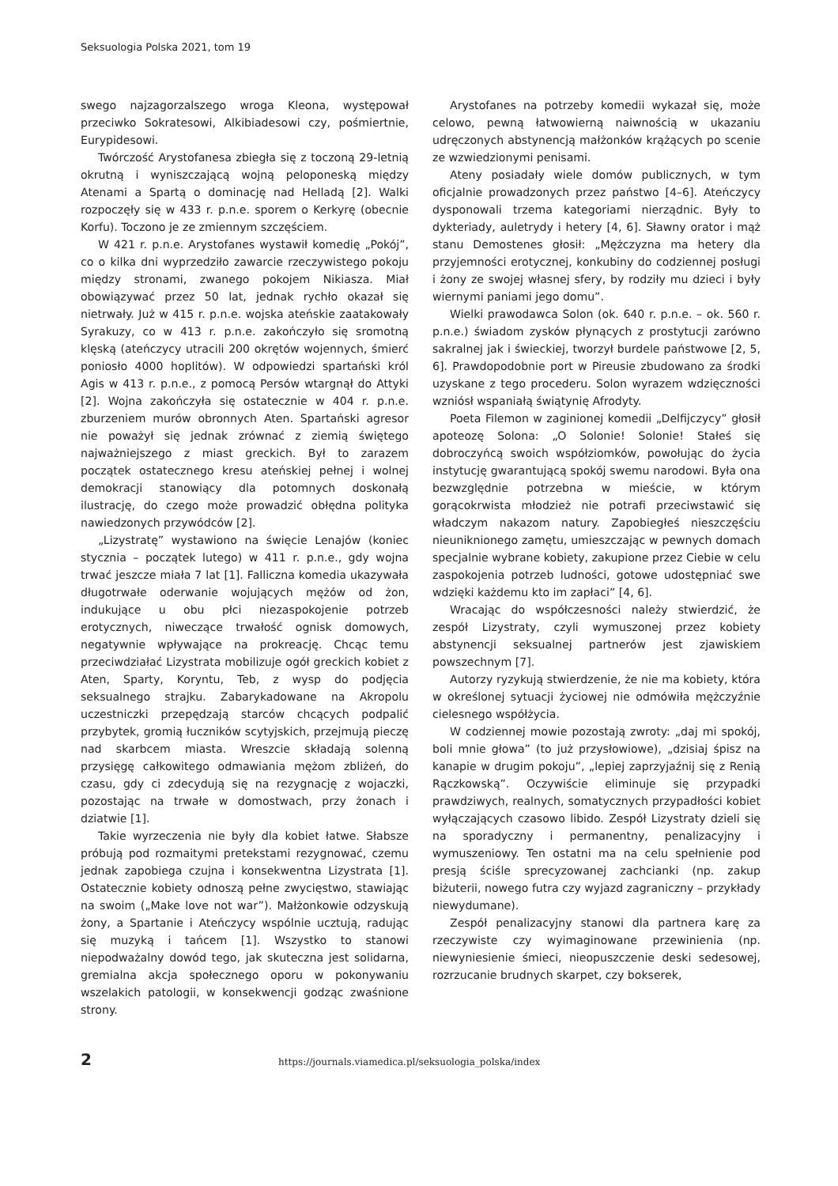Seksuologia Polska 2021, tom 19
swego najzagorzalszego wroga Kleona, występował przeciwko Sokratesowi, Alkibiadesowi czy, pośmiertnie, Eurypidesowi.
Twórczość Arystofanesa zbiegła się z toczoną 29-letnią okrutną i wyniszczającą wojną peloponeską między Atenami a Spartą o dominację nad Helladą [2]. Walki rozpoczęły się w 433 r. p.n.e. sporem o Kerkyrę (obecnie Korfu). Toczono je ze zmiennym szczęściem.
W 421 r. p.n.e. Arystofanes wystawił komedię „Pokój”, co o kilka dni wyprzedziło zawarcie rzeczywistego pokoju między stronami, zwanego pokojem Nikiasza. Miał obowiązywać przez 50 lat, jednak rychło okazał się nietrwały. Już w 415 r. p.n.e. wojska ateńskie zaatakowały Syrakuzy, co w 413 r. p.n.e. zakończyło się sromotną klęską (ateńczycy utracili 200 okrętów wojennych, śmierć poniosło 4000 hoplitów). W odpowiedzi spartański król Agis w 413 r. p.n.e., z pomocą Persów wtargnął do Attyki [2]. Wojna zakończyła się ostatecznie w 404 r. p.n.e. zburzeniem murów obronnych Aten. Spartański agresor nie poważył się jednak zrównać z ziemią świętego najważniejszego z miast greckich. Był to zarazem początek ostatecznego kresu ateńskiej pełnej i wolnej demokracji stanowiący dla potomnych doskonałą ilustrację, do czego może prowadzić obłędna polityka nawiedzonych przywódców [2].
„Lizystratę” wystawiono na święcie Lenajów (koniec stycznia – początek lutego) w 411 r. p.n.e., gdy wojna trwać jeszcze miała 7 lat [1]. Falliczna komedia ukazywała długotrwałe oderwanie wojujących mężów od żon, indukujące u obu płci niezaspokojenie potrzeb erotycznych, niweczące trwałość ognisk domowych, negatywnie wpływające na prokreację. Chcąc temu przeciwdziałać Lizystrata mobilizuje ogół greckich kobiet z Aten, Sparty, Koryntu, Teb, z wysp do podjęcia seksualnego strajku. Zabarykadowane na Akropolu uczestniczki przepędzają starców chcących podpalić przybytek, gromią łuczników scytyjskich, przejmują pieczę nad skarbcem miasta. Wreszcie składają solenną przysięgę całkowitego odmawiania mężom zbliżeń, do czasu, gdy ci zdecydują się na rezygnację z wojaczki, pozostając na trwałe w domostwach, przy żonach i dziatwie [1].
Takie wyrzeczenia nie były dla kobiet łatwe. Słabsze próbują pod rozmaitymi pretekstami rezygnować, czemu jednak zapobiega czujna i konsekwentna Lizystrata [1]. Ostatecznie kobiety odnoszą pełne zwycięstwo, stawiając na swoim („Make love not war”). Małżonkowie odzyskują żony, a Spartanie i Ateńczycy wspólnie ucztują, radując się muzyką i tańcem [1]. Wszystko to stanowi niepodważalny dowód tego, jak skuteczna jest solidarna, gremialna akcja społecznego oporu w pokonywaniu wszelakich patologii, w konsekwencji godząc zwaśnione strony.
Arystofanes na potrzeby komedii wykazał się, może celowo, pewną łatwowierną naiwnością w ukazaniu udręczonych abstynencją małżonków krążących po scenie ze wzwiedzionymi penisami.
Ateny posiadały wiele domów publicznych, w tym oficjalnie prowadzonych przez państwo [4–6]. Ateńczycy dysponowali trzema kategoriami nierządnic. Były to dykteriady, auletrydy i hetery [4, 6]. Sławny orator i mąż stanu Demostenes głosił: „Mężczyzna ma hetery dla przyjemności erotycznej, konkubiny do codziennej posługi i żony ze swojej własnej sfery, by rodziły mu dzieci i były wiernymi paniami jego domu”.
Wielki prawodawca Solon (ok. 640 r. p.n.e. – ok. 560 r. p.n.e.) świadom zysków płynących z prostytucji zarówno sakralnej jak i świeckiej, tworzył burdele państwowe [2, 5, 6]. Prawdopodobnie port w Pireusie zbudowano za środki uzyskane z tego procederu. Solon wyrazem wdzięczności wzniósł wspaniałą świątynię Afrodyty.
Poeta Filemon w zaginionej komedii „Delfijczycy” głosił apoteozę Solona: „O Solonie! Solonie! Stałeś się dobroczyńcą swoich współziomków, powołując do życia instytucję gwarantującą spokój swemu narodowi. Była ona bezwzględnie potrzebna w mieście, w którym gorącokrwista młodzież nie potrafi przeciwstawić się władczym nakazom natury. Zapobiegłeś nieszczęściu nieuniknionego zamętu, umieszczając w pewnych domach specjalnie wybrane kobiety, zakupione przez Ciebie w celu zaspokojenia potrzeb ludności, gotowe udostępniać swe wdzięki każdemu kto im zapłaci” [4, 6].
Wracając do współczesności należy stwierdzić, że zespół Lizystraty, czyli wymuszonej przez kobiety abstynencji seksualnej partnerów jest zjawiskiem powszechnym [7].
Autorzy ryzykują stwierdzenie, że nie ma kobiety, która w określonej sytuacji życiowej nie odmówiła mężczyźnie cielesnego współżycia.
W codziennej mowie pozostają zwroty: „daj mi spokój, boli mnie głowa” (to już przysłowiowe), „dzisiaj śpisz na kanapie w drugim pokoju”, „lepiej zaprzyjaźnij się z Renią Rączkowską”. Oczywiście eliminuje się przypadki prawdziwych, realnych, somatycznych przypadłości kobiet wyłączających czasowo libido. Zespół Lizystraty dzieli się na sporadyczny i permanentny, penalizacyjny i wymuszeniowy. Ten ostatni ma na celu spełnienie pod presją ściśle sprecyzowanej zachcianki (np. zakup biżuterii, nowego futra czy wyjazd zagraniczny – przykłady niewydumane).
Zespół penalizacyjny stanowi dla partnera karę za rzeczywiste czy wyimaginowane przewinienia (np. niewyniesienie śmieci, nieopuszczenie deski sedesowej, rozrzucanie brudnych skarpet, czy bokserek,
2 https://journals.viamedica.pl/seksuologia_polska/index